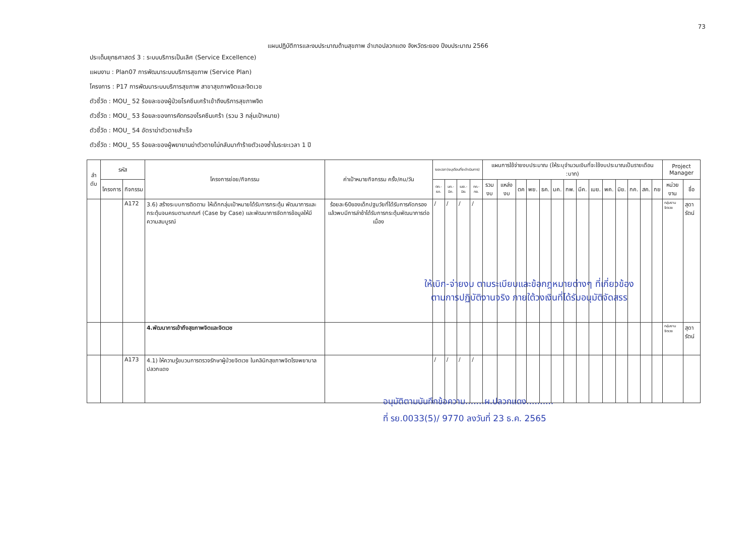73
แผนปฏิบัติการและงบประมาณด้านสุขภาพ อำเภอปลวกแดง จังหวัดระยอง ปีงบประมาณ 2566
ประเด็นยุทธศาสตร์ 3 : ระบบบริการเป็นเลิศ (Service Excellence)
แผนงาน : Plan07 การพัฒนาระบบบริการสุขภาพ (Service Plan)
โครงการ : P17 การพัฒนาระบบบริการสุขภาพ สาขาสุขภาพจิตและจิตเวช
ตัวชี้วัด : MOU_ 52 ร้อยละของผู้ป่วยโรคซึมเศร้าเข้าถึงบริการสุขภาพจิต
ตัวชี้วัด : MOU_ 53 ร้อยละของการคัดกรองโรคซึมเศร้า (รวม 3 กลุ่มเป้าหมาย)
ตัวชี้วัด : MOU_ 54 อัตราฆ่าตัวตายสำเร็จ
ตัวชี้วัด : MOU_ 55 ร้อยละของผู้พยายามฆ่าตัวตายไม่กลับมาทำร้ายตัวเองซ้ำในระยะเวลา 1 ปี
| ลำ ดับ | รหัส | | โครงการย่อย/กิจกรรม | ค่าเป้าหมายกิจกรรม ครั้ง/คน/วัน | ระยะเวลา(ระบุเดือนที่จะดำเนินการ) | | | | แผนการใช้จ่ายงบประมาณ (ให้ระบุจำนวนเงินที่จะใช้งบประมาณเป็นรายเดือน :บาท) | | | | | | | | | | | | | | Project Manager | |
| --- | --- | --- | --- | --- | --- | --- | --- | --- | --- | --- | --- | --- | --- | --- | --- | --- | --- | --- | --- | --- | --- | --- | --- | --- |
| | โครงการ | กิจกรรม | | | ตค.-ธค. | มค.-มีค. | เมย.-มิย. | กค.-กย. | รวมงบ | แหล่งงบ | ตค | พย. | ธค. | มค. | กพ. | มีค. | เมย. | พค. | มิย. | กค. | สค. | กย | หน่วยงาน | ชื่อ |
| | | A172 | 3.6) สร้างระบบการติดตาม ให้เด็กกลุ่มเป้าหมายได้รับการกระตุ้น พัฒนาการและกระตุ้นจนครบตามเกณฑ์ (Case by Case) และพัฒนาการจัดการข้อมูลให้มีความสมบูรณ์ | ร้อยละ60ของเด็กปฐมวัยที่ได้รับการคัดกรองแล้วพบมีการล่าช้าได้รับการกระตุ้นพัฒนาการต่อเนื่อง | / | / | / | / | | | | | | | | | | | | | | | กลุ่มงานจิตเวช | สุดารัตน์ |
| | | | 4.พัฒนาการเข้าถึงสุขภาพจิตและจิตเวช | | | | | | | | | | | | | | | | | | | | กลุ่มงานจิตเวช | สุดารัตน์ |
| | | A173 | 4.1) ให้ความรู้ขบวนการตรวจรักษาผู้ป่วยจิตเวช ในคลินิกสุขภาพจิตโรงพยาบาลปลวกแดง | | / | / | / | / | | | | | | | | | | | | | | | | |
ให้เบิก-จ่ายงบ ตามระเบียบและข้อกฎหมายต่างๆ ที่เกี่ยวข้อง
ตามการปฏิบัติงานจริง ภายใต้วงเงินที่ได้รับอนุมัติจัดสรร
อนุมัติตามบันทึกข้อความ.......ผ.ปลวกแดง..........
ที่ รย.0033(5)/ 9770 ลงวันที่ 23 ธ.ค. 2565